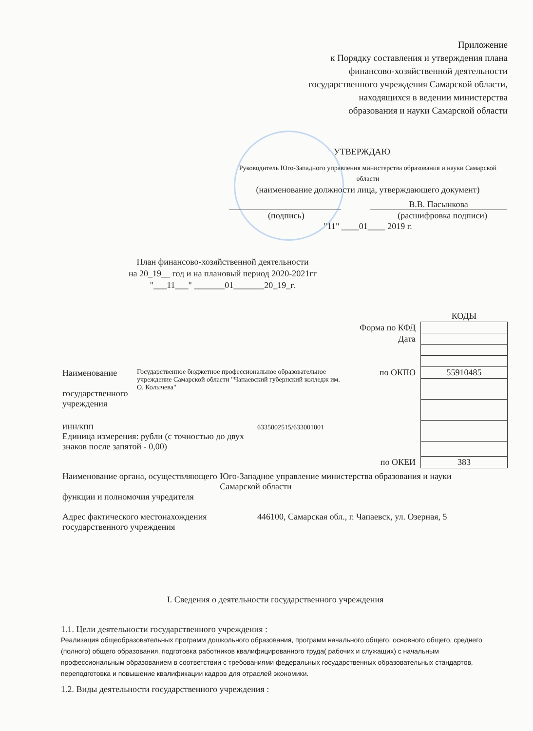Приложение
к Порядку составления и утверждения плана
финансово-хозяйственной деятельности
государственного учреждения Самарской области,
находящихся в ведении министерства
образования и науки Самарской области
УТВЕРЖДАЮ
Руководитель Юго-Западного управления министерства образования и науки Самарской области
(наименование должности лица, утверждающего документ)
В.В. Пасынкова
(подпись) (расшифровка подписи)
"11" ____01____ 2019 г.
План финансово-хозяйственной деятельности
на 20_19__ год и на плановый период 2020-2021гг
"___11___" _______01_______20_19_г.
| | КОДЫ |
| Форма по КФД | |
| Дата | |
| по ОКПО | 55910485 |
| по ОКЕИ | 383 |
Наименование
государственного учреждения
Государственное бюджетное профессиональное образовательное учреждение Самарской области "Чапаевский губернский колледж им. О. Колычева"
ИНН/КПП 6335002515/633001001
Единица измерения: рубли (с точностью до двух
знаков после запятой - 0,00)
Наименование органа, осуществляющего
функции и полномочия учредителя
Юго-Западное управление министерства образования и науки Самарской области
Адрес фактического местонахождения
государственного учреждения
446100, Самарская обл., г. Чапаевск, ул. Озерная, 5
I. Сведения о деятельности государственного учреждения
1.1. Цели деятельности государственного учреждения :
Реализация общеобразовательных программ дошкольного образования, программ начального общего, основного общего, среднего (полного) общего образования, подготовка работников квалифицированного труда( рабочих и служащих) с начальным профессиональным образованием в соответствии с требованиями федеральных государственных образовательных стандартов, переподготовка и повышение квалификации кадров для отраслей экономики.
1.2. Виды деятельности государственного учреждения :